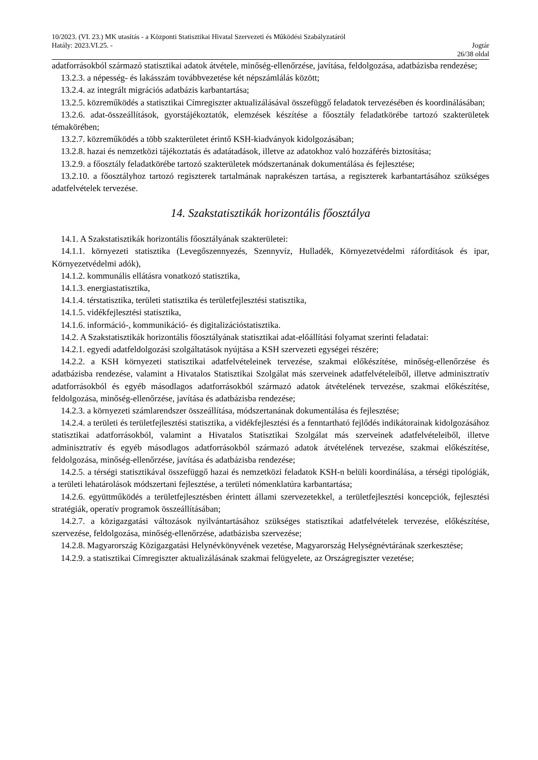10/2023. (VI. 23.) MK utasítás - a Központi Statisztikai Hivatal Szervezeti és Működési Szabályzatáról
Hatály: 2023.VI.25. - Jogtár
26/38 oldal
adatforrásokból származó statisztikai adatok átvétele, minőség-ellenőrzése, javítása, feldolgozása, adatbázisba rendezése;
13.2.3. a népesség- és lakásszám továbbvezetése két népszámlálás között;
13.2.4. az integrált migrációs adatbázis karbantartása;
13.2.5. közreműködés a statisztikai Címregiszter aktualizálásával összefüggő feladatok tervezésében és koordinálásában;
13.2.6. adat-összeállítások, gyorstájékoztatók, elemzések készítése a főosztály feladatkörébe tartozó szakterületek témakörében;
13.2.7. közreműködés a több szakterületet érintő KSH-kiadványok kidolgozásában;
13.2.8. hazai és nemzetközi tájékoztatás és adatátadások, illetve az adatokhoz való hozzáférés biztosítása;
13.2.9. a főosztály feladatkörébe tartozó szakterületek módszertanának dokumentálása és fejlesztése;
13.2.10. a főosztályhoz tartozó regiszterek tartalmának naprakészen tartása, a regiszterek karbantartásához szükséges adatfelvételek tervezése.
14. Szakstatisztikák horizontális főosztálya
14.1. A Szakstatisztikák horizontális főosztályának szakterületei:
14.1.1. környezeti statisztika (Levegőszennyezés, Szennyvíz, Hulladék, Környezetvédelmi ráfordítások és ipar, Környezetvédelmi adók),
14.1.2. kommunális ellátásra vonatkozó statisztika,
14.1.3. energiastatisztika,
14.1.4. térstatisztika, területi statisztika és területfejlesztési statisztika,
14.1.5. vidékfejlesztési statisztika,
14.1.6. információ-, kommunikáció- és digitalizációstatisztika.
14.2. A Szakstatisztikák horizontális főosztályának statisztikai adat-előállítási folyamat szerinti feladatai:
14.2.1. egyedi adatfeldolgozási szolgáltatások nyújtása a KSH szervezeti egységei részére;
14.2.2. a KSH környezeti statisztikai adatfelvételeinek tervezése, szakmai előkészítése, minőség-ellenőrzése és adatbázisba rendezése, valamint a Hivatalos Statisztikai Szolgálat más szerveinek adatfelvételeiből, illetve adminisztratív adatforrásokból és egyéb másodlagos adatforrásokból származó adatok átvételének tervezése, szakmai előkészítése, feldolgozása, minőség-ellenőrzése, javítása és adatbázisba rendezése;
14.2.3. a környezeti számlarendszer összeállítása, módszertanának dokumentálása és fejlesztése;
14.2.4. a területi és területfejlesztési statisztika, a vidékfejlesztési és a fenntartható fejlődés indikátorainak kidolgozásához statisztikai adatforrásokból, valamint a Hivatalos Statisztikai Szolgálat más szerveinek adatfelvételeiből, illetve adminisztratív és egyéb másodlagos adatforrásokból származó adatok átvételének tervezése, szakmai előkészítése, feldolgozása, minőség-ellenőrzése, javítása és adatbázisba rendezése;
14.2.5. a térségi statisztikával összefüggő hazai és nemzetközi feladatok KSH-n belüli koordinálása, a térségi tipológiák, a területi lehatárolások módszertani fejlesztése, a területi nómenklatúra karbantartása;
14.2.6. együttműködés a területfejlesztésben érintett állami szervezetekkel, a területfejlesztési koncepciók, fejlesztési stratégiák, operatív programok összeállításában;
14.2.7. a közigazgatási változások nyilvántartásához szükséges statisztikai adatfelvételek tervezése, előkészítése, szervezése, feldolgozása, minőség-ellenőrzése, adatbázisba szervezése;
14.2.8. Magyarország Közigazgatási Helynévkönyvének vezetése, Magyarország Helységnévtárának szerkesztése;
14.2.9. a statisztikai Címregiszter aktualizálásának szakmai felügyelete, az Országregiszter vezetése;